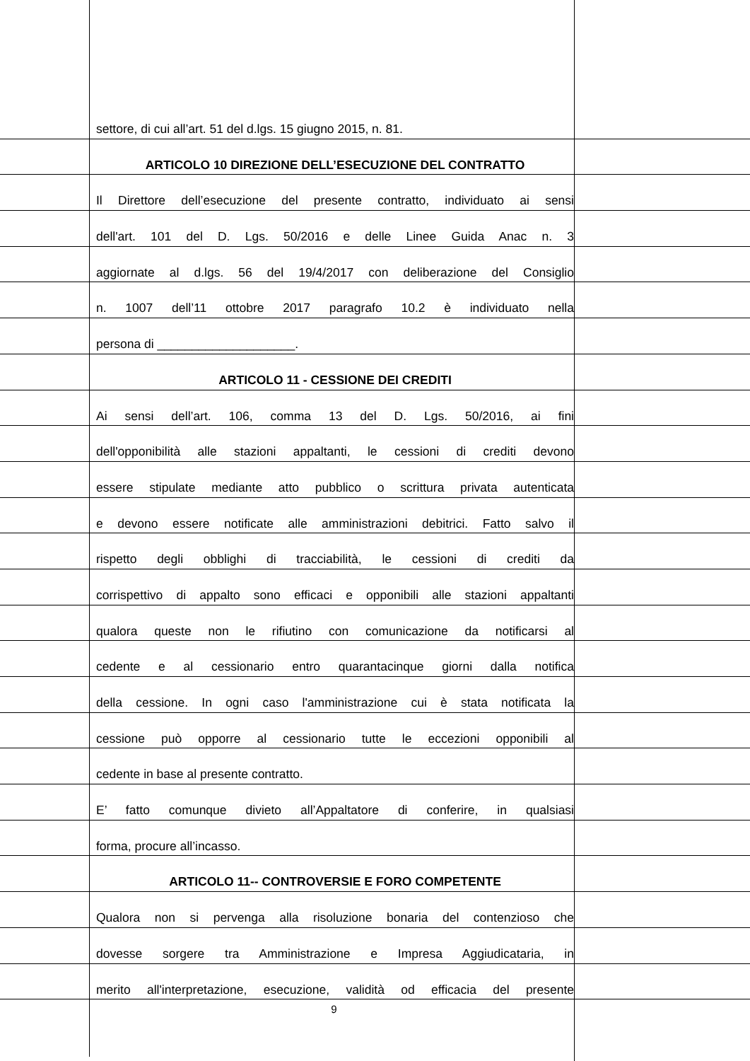settore, di cui all’art. 51 del d.lgs. 15 giugno 2015, n. 81.
ARTICOLO 10 DIREZIONE DELL’ESECUZIONE DEL CONTRATTO
Il Direttore dell’esecuzione del presente contratto, individuato ai sensi
dell'art. 101 del D. Lgs. 50/2016 e delle Linee Guida Anac n. 3
aggiornate al d.lgs. 56 del 19/4/2017 con deliberazione del Consiglio
n. 1007 dell’11 ottobre 2017 paragrafo 10.2 è individuato nella
persona di ____________________.
ARTICOLO 11 - CESSIONE DEI CREDITI
Ai sensi dell’art. 106, comma 13 del D. Lgs. 50/2016, ai fini
dell'opponibilità alle stazioni appaltanti, le cessioni di crediti devono
essere stipulate mediante atto pubblico o scrittura privata autenticata
e devono essere notificate alle amministrazioni debitrici. Fatto salvo il
rispetto degli obblighi di tracciabilità, le cessioni di crediti da
corrispettivo di appalto sono efficaci e opponibili alle stazioni appaltanti
qualora queste non le rifiutino con comunicazione da notificarsi al
cedente e al cessionario entro quarantacinque giorni dalla notifica
della cessione. In ogni caso l'amministrazione cui è stata notificata la
cessione può opporre al cessionario tutte le eccezioni opponibili al
cedente in base al presente contratto.
E’ fatto comunque divieto all’Appaltatore di conferire, in qualsiasi
forma, procure all’incasso.
ARTICOLO 11-- CONTROVERSIE E FORO COMPETENTE
Qualora non si pervenga alla risoluzione bonaria del contenzioso che
dovesse sorgere tra Amministrazione e Impresa Aggiudicataria, in
merito all'interpretazione, esecuzione, validità od efficacia del presente
9